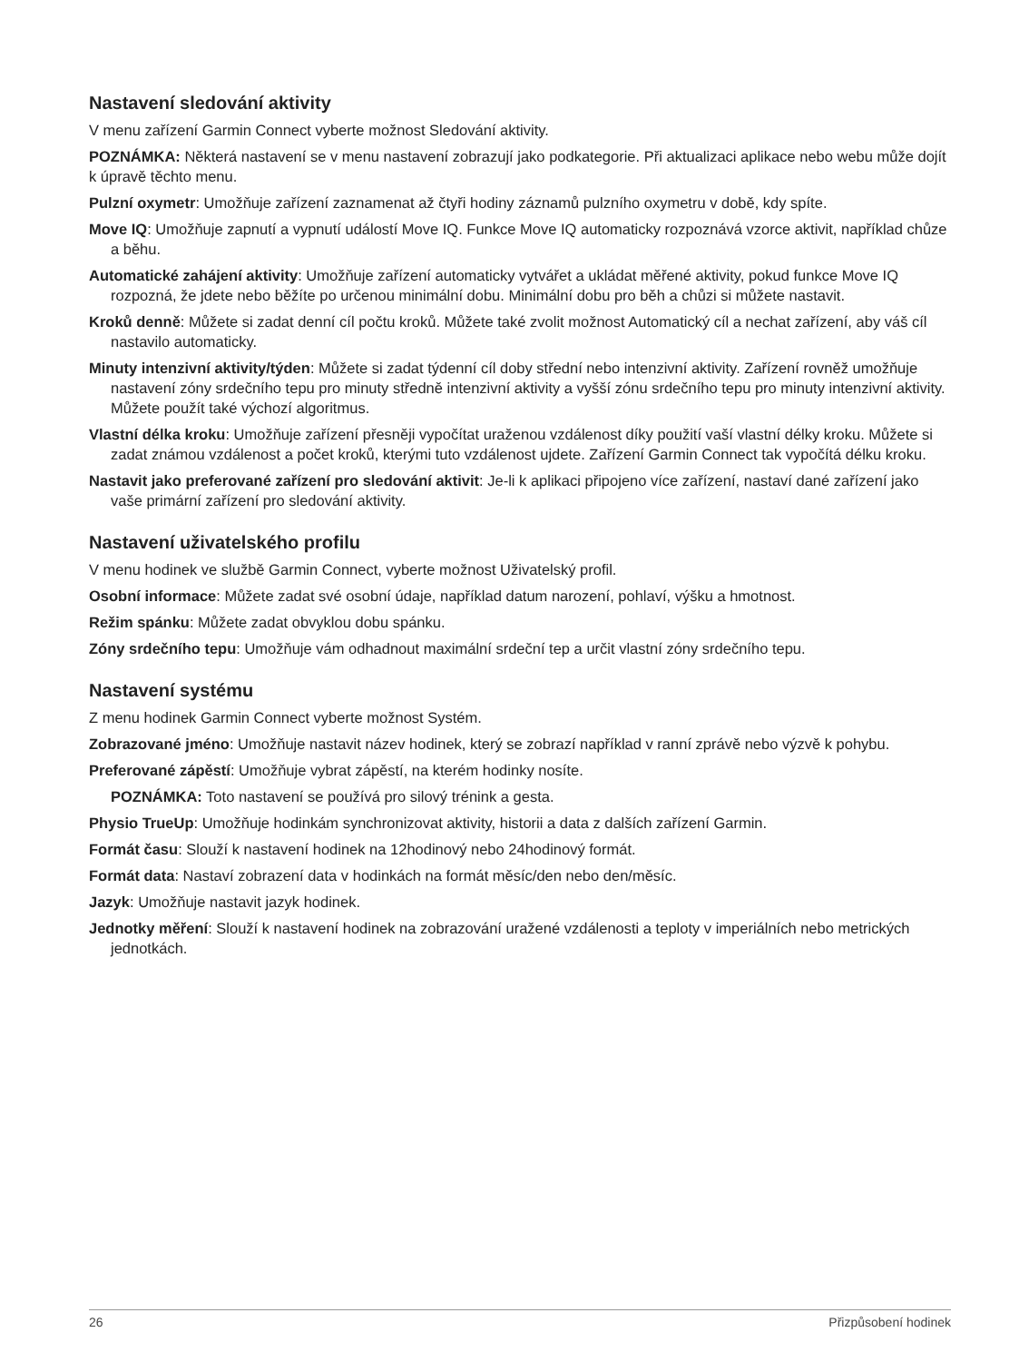Nastavení sledování aktivity
V menu zařízení Garmin Connect vyberte možnost Sledování aktivity.
POZNÁMKA: Některá nastavení se v menu nastavení zobrazují jako podkategorie. Při aktualizaci aplikace nebo webu může dojít k úpravě těchto menu.
Pulzní oxymetr: Umožňuje zařízení zaznamenat až čtyři hodiny záznamů pulzního oxymetru v době, kdy spíte.
Move IQ: Umožňuje zapnutí a vypnutí událostí Move IQ. Funkce Move IQ automaticky rozpoznává vzorce aktivit, například chůze a běhu.
Automatické zahájení aktivity: Umožňuje zařízení automaticky vytvářet a ukládat měřené aktivity, pokud funkce Move IQ rozpozná, že jdete nebo běžíte po určenou minimální dobu. Minimální dobu pro běh a chůzi si můžete nastavit.
Kroků denně: Můžete si zadat denní cíl počtu kroků. Můžete také zvolit možnost Automatický cíl a nechat zařízení, aby váš cíl nastavilo automaticky.
Minuty intenzivní aktivity/týden: Můžete si zadat týdenní cíl doby střední nebo intenzivní aktivity. Zařízení rovněž umožňuje nastavení zóny srdečního tepu pro minuty středně intenzivní aktivity a vyšší zónu srdečního tepu pro minuty intenzivní aktivity. Můžete použít také výchozí algoritmus.
Vlastní délka kroku: Umožňuje zařízení přesněji vypočítat uraženou vzdálenost díky použití vaší vlastní délky kroku. Můžete si zadat známou vzdálenost a počet kroků, kterými tuto vzdálenost ujdete. Zařízení Garmin Connect tak vypočítá délku kroku.
Nastavit jako preferované zařízení pro sledování aktivit: Je-li k aplikaci připojeno více zařízení, nastaví dané zařízení jako vaše primární zařízení pro sledování aktivity.
Nastavení uživatelského profilu
V menu hodinek ve službě Garmin Connect, vyberte možnost Uživatelský profil.
Osobní informace: Můžete zadat své osobní údaje, například datum narození, pohlaví, výšku a hmotnost.
Režim spánku: Můžete zadat obvyklou dobu spánku.
Zóny srdečního tepu: Umožňuje vám odhadnout maximální srdeční tep a určit vlastní zóny srdečního tepu.
Nastavení systému
Z menu hodinek Garmin Connect vyberte možnost Systém.
Zobrazované jméno: Umožňuje nastavit název hodinek, který se zobrazí například v ranní zprávě nebo výzvě k pohybu.
Preferované zápěstí: Umožňuje vybrat zápěstí, na kterém hodinky nosíte.
POZNÁMKA: Toto nastavení se používá pro silový trénink a gesta.
Physio TrueUp: Umožňuje hodinkám synchronizovat aktivity, historii a data z dalších zařízení Garmin.
Formát času: Slouží k nastavení hodinek na 12hodinový nebo 24hodinový formát.
Formát data: Nastaví zobrazení data v hodinkách na formát měsíc/den nebo den/měsíc.
Jazyk: Umožňuje nastavit jazyk hodinek.
Jednotky měření: Slouží k nastavení hodinek na zobrazování uražené vzdálenosti a teploty v imperiálních nebo metrických jednotkách.
26 Přizpůsobení hodinek